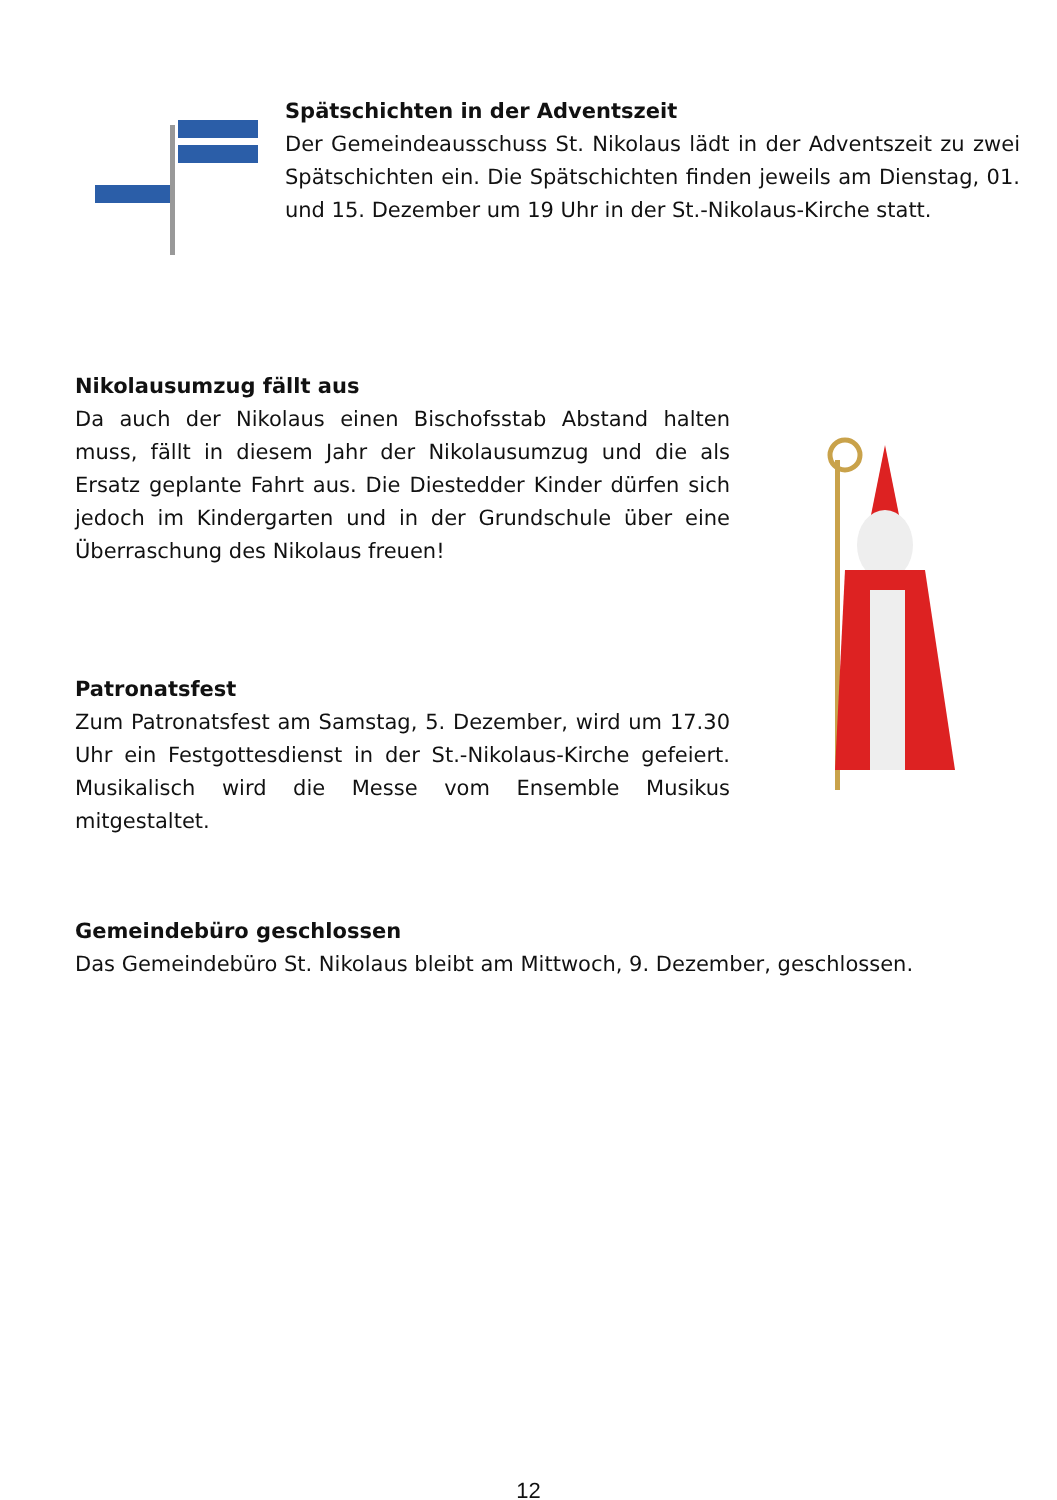Spätschichten in der Adventszeit
Der Gemeindeausschuss St. Nikolaus lädt in der Adventszeit zu zwei Spätschichten ein. Die Spätschichten finden jeweils am Dienstag, 01. und 15. Dezember um 19 Uhr in der St.-Nikolaus-Kirche statt.
Nikolausumzug fällt aus
Da auch der Nikolaus einen Bischofsstab Abstand halten muss, fällt in diesem Jahr der Nikolausumzug und die als Ersatz geplante Fahrt aus. Die Diestedder Kinder dürfen sich jedoch im Kindergarten und in der Grundschule über eine Überraschung des Nikolaus freuen!
Patronatsfest
Zum Patronatsfest am Samstag, 5. Dezember, wird um 17.30 Uhr ein Festgottesdienst in der St.-Nikolaus-Kirche gefeiert. Musikalisch wird die Messe vom Ensemble Musikus mitgestaltet.
Gemeindebüro geschlossen
Das Gemeindebüro St. Nikolaus bleibt am Mittwoch, 9. Dezember, geschlossen.
12